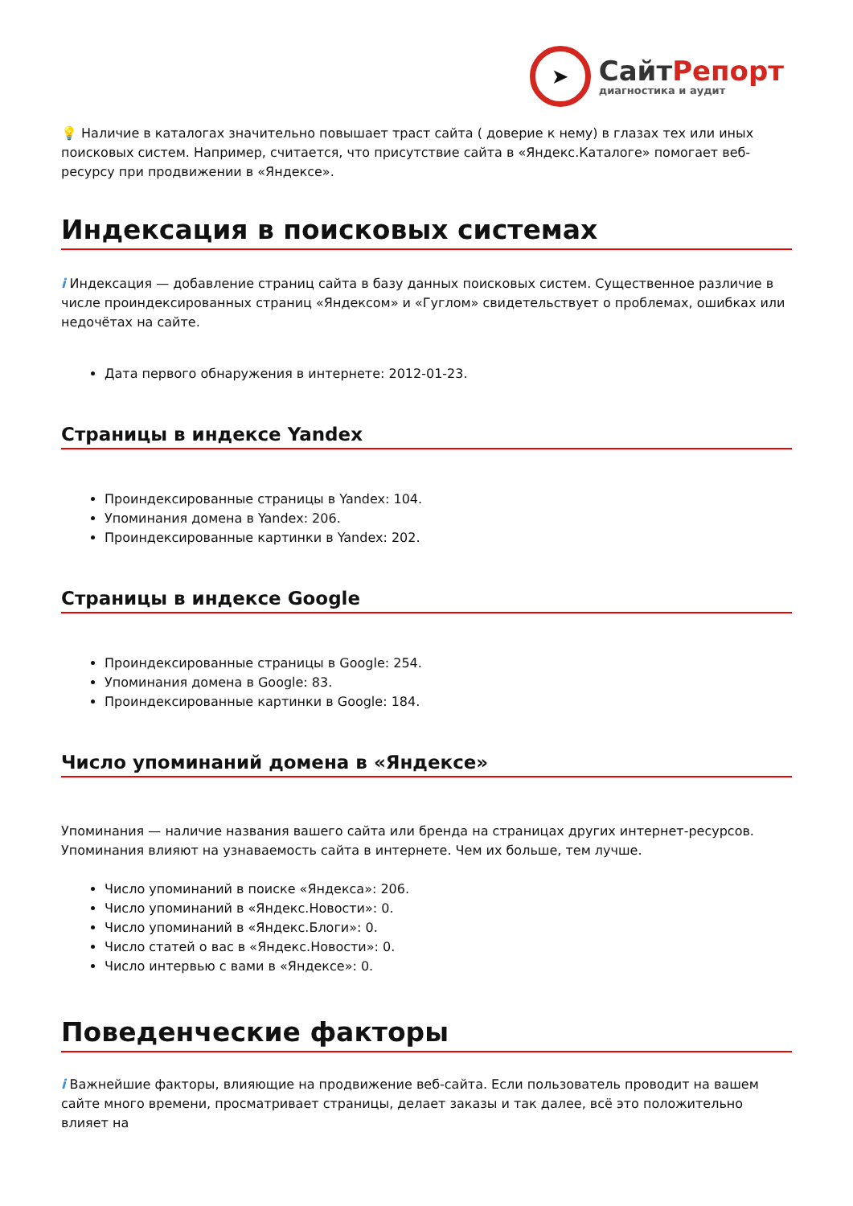➤
СайтРепорт
диагностика и аудит
💡 Наличие в каталогах значительно повышает траст сайта ( доверие к нему) в глазах тех или иных поисковых систем. Например, считается, что присутствие сайта в «Яндекс.Каталоге» помогает веб-ресурсу при продвижении в «Яндексе».
Индексация в поисковых системах
i Индексация — добавление страниц сайта в базу данных поисковых систем. Существенное различие в числе проиндексированных страниц «Яндексом» и «Гуглом» свидетельствует о проблемах, ошибках или недочётах на сайте.
Дата первого обнаружения в интернете: 2012-01-23.
Страницы в индексе Yandex
Проиндексированные страницы в Yandex: 104.
Упоминания домена в Yandex: 206.
Проиндексированные картинки в Yandex: 202.
Страницы в индексе Google
Проиндексированные страницы в Google: 254.
Упоминания домена в Google: 83.
Проиндексированные картинки в Google: 184.
Число упоминаний домена в «Яндексе»
Упоминания — наличие названия вашего сайта или бренда на страницах других интернет-ресурсов. Упоминания влияют на узнаваемость сайта в интернете. Чем их больше, тем лучше.
Число упоминаний в поиске «Яндекса»: 206.
Число упоминаний в «Яндекс.Новости»: 0.
Число упоминаний в «Яндекс.Блоги»: 0.
Число статей о вас в «Яндекс.Новости»: 0.
Число интервью с вами в «Яндексе»: 0.
Поведенческие факторы
i Важнейшие факторы, влияющие на продвижение веб-сайта. Если пользователь проводит на вашем сайте много времени, просматривает страницы, делает заказы и так далее, всё это положительно влияет на